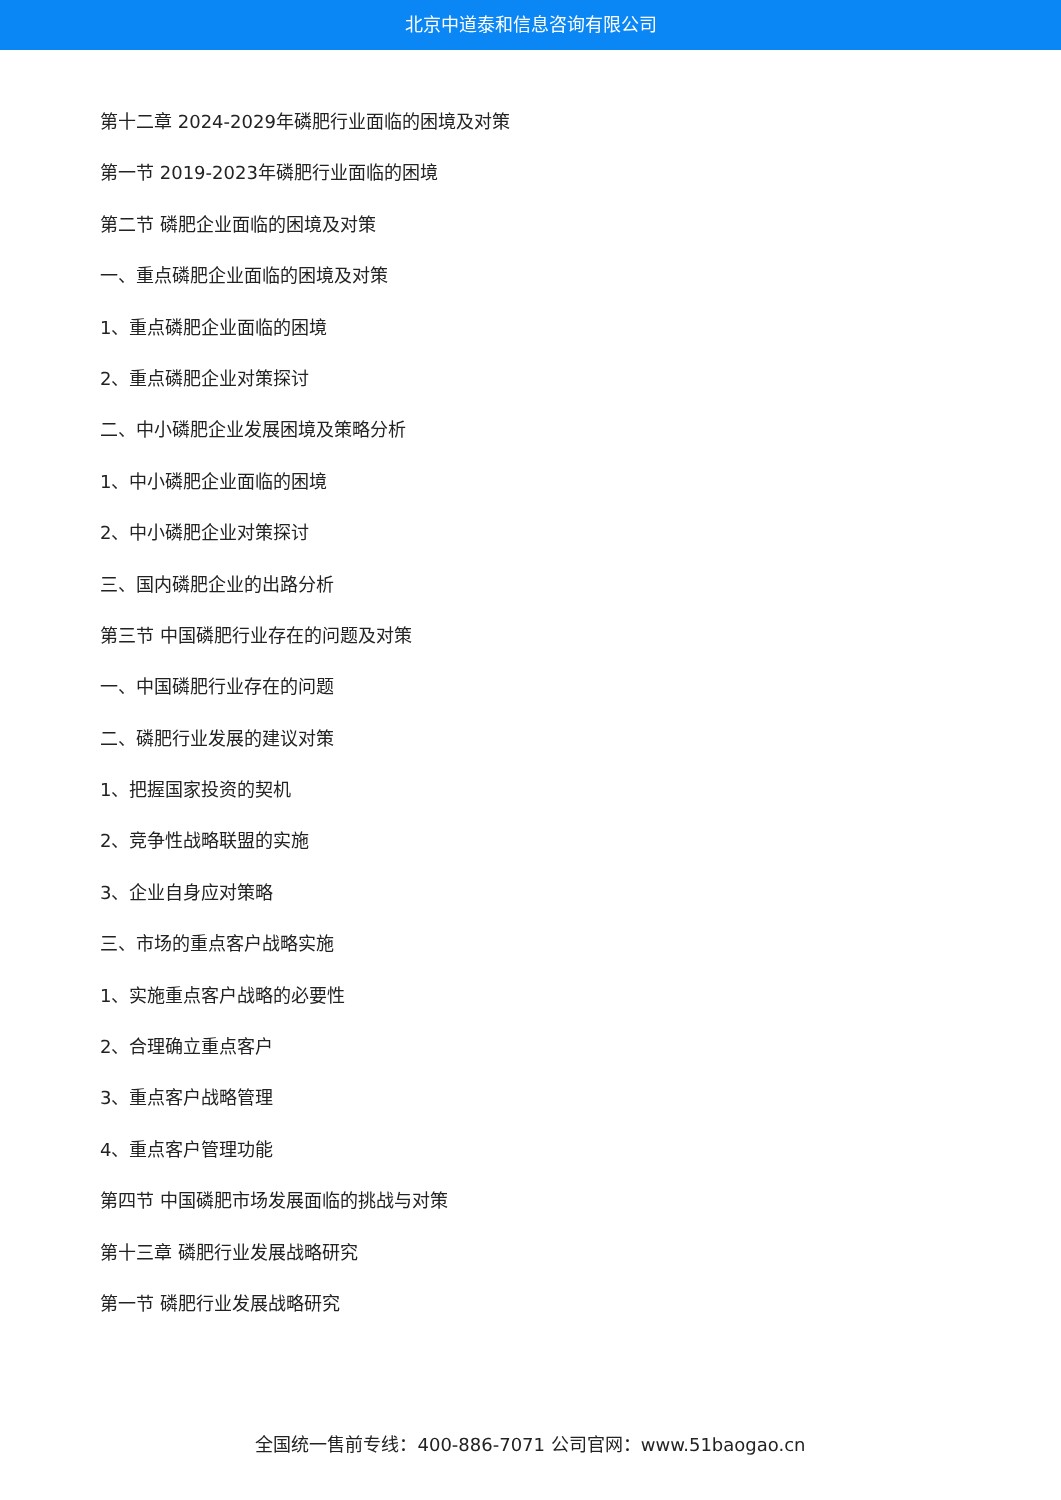北京中道泰和信息咨询有限公司
第十二章 2024-2029年磷肥行业面临的困境及对策
第一节 2019-2023年磷肥行业面临的困境
第二节 磷肥企业面临的困境及对策
一、重点磷肥企业面临的困境及对策
1、重点磷肥企业面临的困境
2、重点磷肥企业对策探讨
二、中小磷肥企业发展困境及策略分析
1、中小磷肥企业面临的困境
2、中小磷肥企业对策探讨
三、国内磷肥企业的出路分析
第三节 中国磷肥行业存在的问题及对策
一、中国磷肥行业存在的问题
二、磷肥行业发展的建议对策
1、把握国家投资的契机
2、竞争性战略联盟的实施
3、企业自身应对策略
三、市场的重点客户战略实施
1、实施重点客户战略的必要性
2、合理确立重点客户
3、重点客户战略管理
4、重点客户管理功能
第四节 中国磷肥市场发展面临的挑战与对策
第十三章 磷肥行业发展战略研究
第一节 磷肥行业发展战略研究
全国统一售前专线：400-886-7071 公司官网：www.51baogao.cn